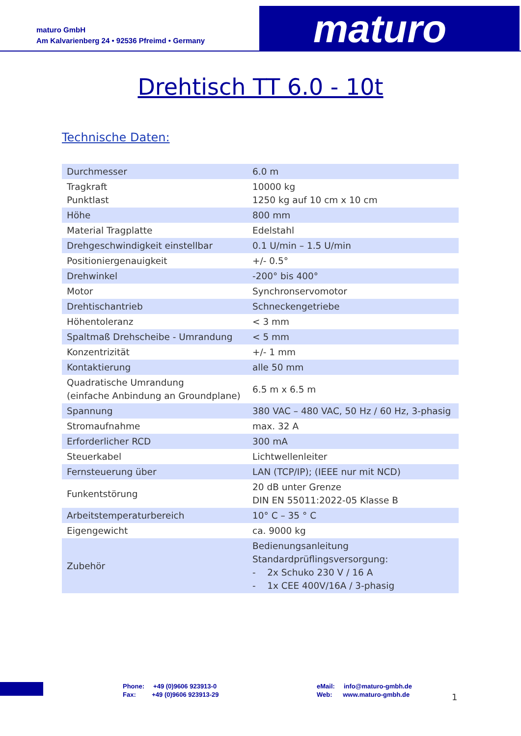maturo GmbH
Am Kalvarienberg 24 • 92536 Pfreimd • Germany
maturo
Drehtisch TT 6.0 - 10t
Technische Daten:
| Durchmesser | 6.0 m |
| Tragkraft Punktlast | 10000 kg 1250 kg auf 10 cm x 10 cm |
| Höhe | 800 mm |
| Material Tragplatte | Edelstahl |
| Drehgeschwindigkeit einstellbar | 0.1 U/min – 1.5 U/min |
| Positioniergenauigkeit | +/- 0.5° |
| Drehwinkel | -200° bis 400° |
| Motor | Synchronservomotor |
| Drehtischantrieb | Schneckengetriebe |
| Höhentoleranz | < 3 mm |
| Spaltmaß Drehscheibe - Umrandung | < 5 mm |
| Konzentrizität | +/- 1 mm |
| Kontaktierung | alle 50 mm |
| Quadratische Umrandung (einfache Anbindung an Groundplane) | 6.5 m x 6.5 m |
| Spannung | 380 VAC – 480 VAC, 50 Hz / 60 Hz, 3-phasig |
| Stromaufnahme | max. 32 A |
| Erforderlicher RCD | 300 mA |
| Steuerkabel | Lichtwellenleiter |
| Fernsteuerung über | LAN (TCP/IP); (IEEE nur mit NCD) |
| Funkentstörung | 20 dB unter Grenze DIN EN 55011:2022-05 Klasse B |
| Arbeitstemperaturbereich | 10° C – 35 ° C |
| Eigengewicht | ca. 9000 kg |
| Zubehör | Bedienungsanleitung Standardprüflingsversorgung: - 2x Schuko 230 V / 16 A - 1x CEE 400V/16A / 3-phasig |
Phone: +49 (0)9606 923913-0
Fax: +49 (0)9606 923913-29
eMail: info@maturo-gmbh.de
Web: www.maturo-gmbh.de
1